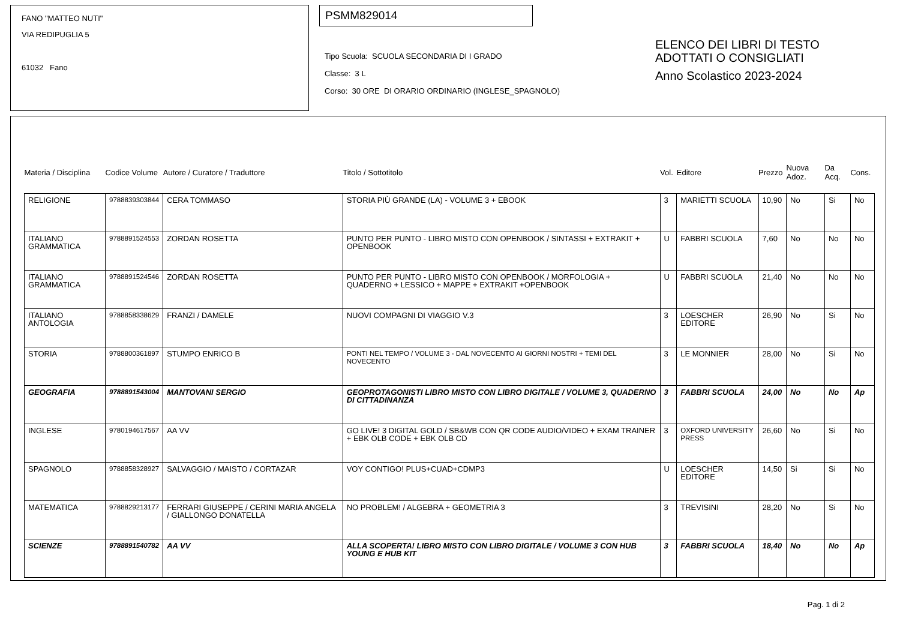FANO "MATTEO NUTI"
VIA REDIPUGLIA 5
61032 Fano
PSMM829014
Tipo Scuola: SCUOLA SECONDARIA DI I GRADO
Classe: 3 L
Corso: 30 ORE DI ORARIO ORDINARIO (INGLESE_SPAGNOLO)
ELENCO DEI LIBRI DI TESTO
ADOTTATI O CONSIGLIATI
Anno Scolastico 2023-2024
| Materia / Disciplina | Codice Volume | Autore / Curatore / Traduttore | Titolo / Sottotitolo | Vol. | Editore | Prezzo | Nuova Adoz. | Da Acq. | Cons. |
| --- | --- | --- | --- | --- | --- | --- | --- | --- | --- |
| RELIGIONE | 9788839303844 | CERA TOMMASO | STORIA PIÙ GRANDE (LA) - VOLUME 3 + EBOOK | 3 | MARIETTI SCUOLA | 10,90 | No | Si | No |
| ITALIANO GRAMMATICA | 9788891524553 | ZORDAN ROSETTA | PUNTO PER PUNTO - LIBRO MISTO CON OPENBOOK / SINTASSI + EXTRAKIT + OPENBOOK | U | FABBRI SCUOLA | 7,60 | No | No | No |
| ITALIANO GRAMMATICA | 9788891524546 | ZORDAN ROSETTA | PUNTO PER PUNTO - LIBRO MISTO CON OPENBOOK / MORFOLOGIA + QUADERNO + LESSICO + MAPPE + EXTRAKIT +OPENBOOK | U | FABBRI SCUOLA | 21,40 | No | No | No |
| ITALIANO ANTOLOGIA | 9788858338629 | FRANZI / DAMELE | NUOVI COMPAGNI DI VIAGGIO V.3 | 3 | LOESCHER EDITORE | 26,90 | No | Si | No |
| STORIA | 9788800361897 | STUMPO ENRICO B | PONTI NEL TEMPO / VOLUME 3 - DAL NOVECENTO AI GIORNI NOSTRI + TEMI DEL NOVECENTO | 3 | LE MONNIER | 28,00 | No | Si | No |
| GEOGRAFIA | 9788891543004 | MANTOVANI SERGIO | GEOPROTAGONISTI LIBRO MISTO CON LIBRO DIGITALE / VOLUME 3, QUADERNO DI CITTADINANZA | 3 | FABBRI SCUOLA | 24,00 | No | No | Ap |
| INGLESE | 9780194617567 | AA VV | GO LIVE! 3 DIGITAL GOLD / SB&WB CON QR CODE AUDIO/VIDEO + EXAM TRAINER + EBK OLB CODE + EBK OLB CD | 3 | OXFORD UNIVERSITY PRESS | 26,60 | No | Si | No |
| SPAGNOLO | 9788858328927 | SALVAGGIO / MAISTO / CORTAZAR | VOY CONTIGO! PLUS+CUAD+CDMP3 | U | LOESCHER EDITORE | 14,50 | Si | Si | No |
| MATEMATICA | 9788829213177 | FERRARI GIUSEPPE / CERINI MARIA ANGELA / GIALLONGO DONATELLA | NO PROBLEM! / ALGEBRA + GEOMETRIA 3 | 3 | TREVISINI | 28,20 | No | Si | No |
| SCIENZE | 9788891540782 | AA VV | ALLA SCOPERTA! LIBRO MISTO CON LIBRO DIGITALE / VOLUME 3 CON HUB YOUNG E HUB KIT | 3 | FABBRI SCUOLA | 18,40 | No | No | Ap |
Pag. 1 di 2